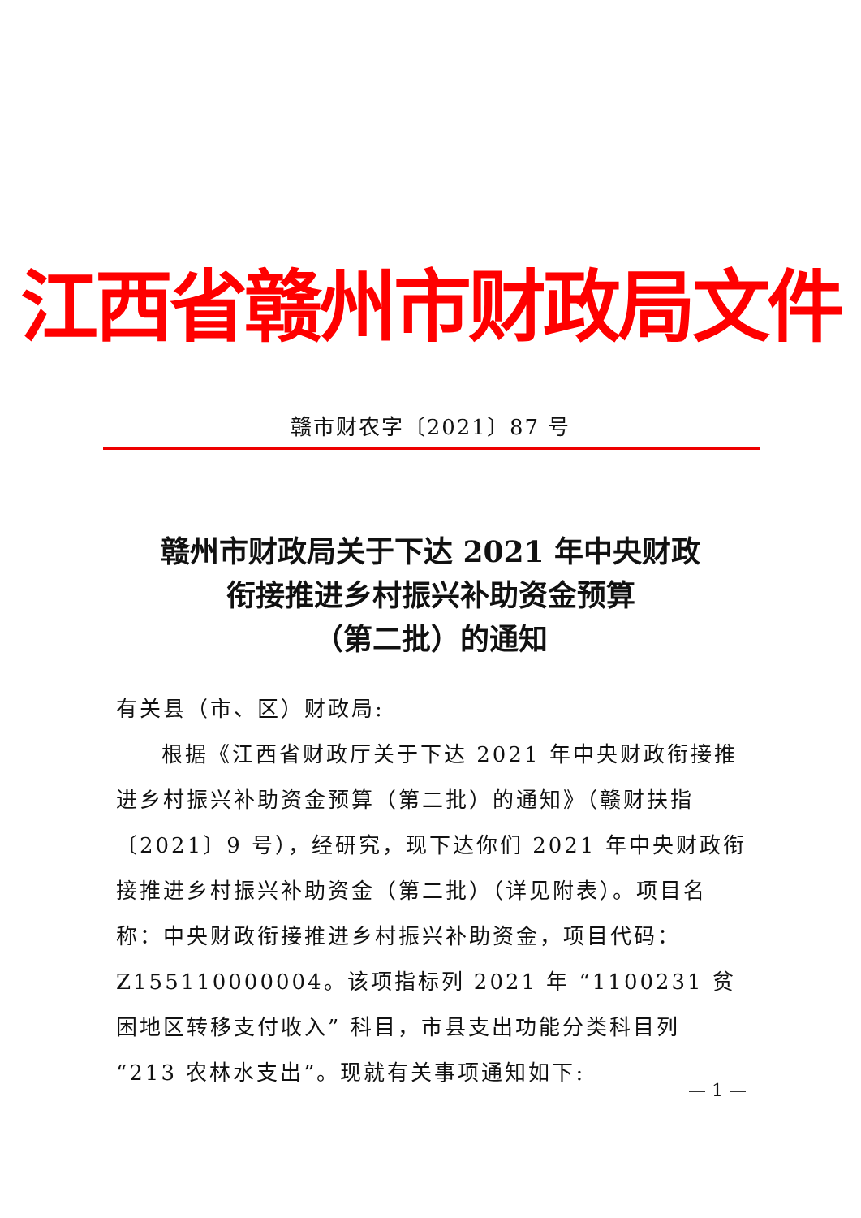江西省赣州市财政局文件
赣市财农字〔2021〕87 号
赣州市财政局关于下达 2021 年中央财政
衔接推进乡村振兴补助资金预算
（第二批）的通知
有关县（市、区）财政局:
根据《江西省财政厅关于下达 2021 年中央财政衔接推进乡村振兴补助资金预算（第二批）的通知》（赣财扶指〔2021〕9 号），经研究，现下达你们 2021 年中央财政衔接推进乡村振兴补助资金（第二批）（详见附表）。项目名称：中央财政衔接推进乡村振兴补助资金，项目代码：Z155110000004。该项指标列 2021 年 “1100231 贫困地区转移支付收入” 科目，市县支出功能分类科目列 “213 农林水支出”。现就有关事项通知如下:
— 1 —